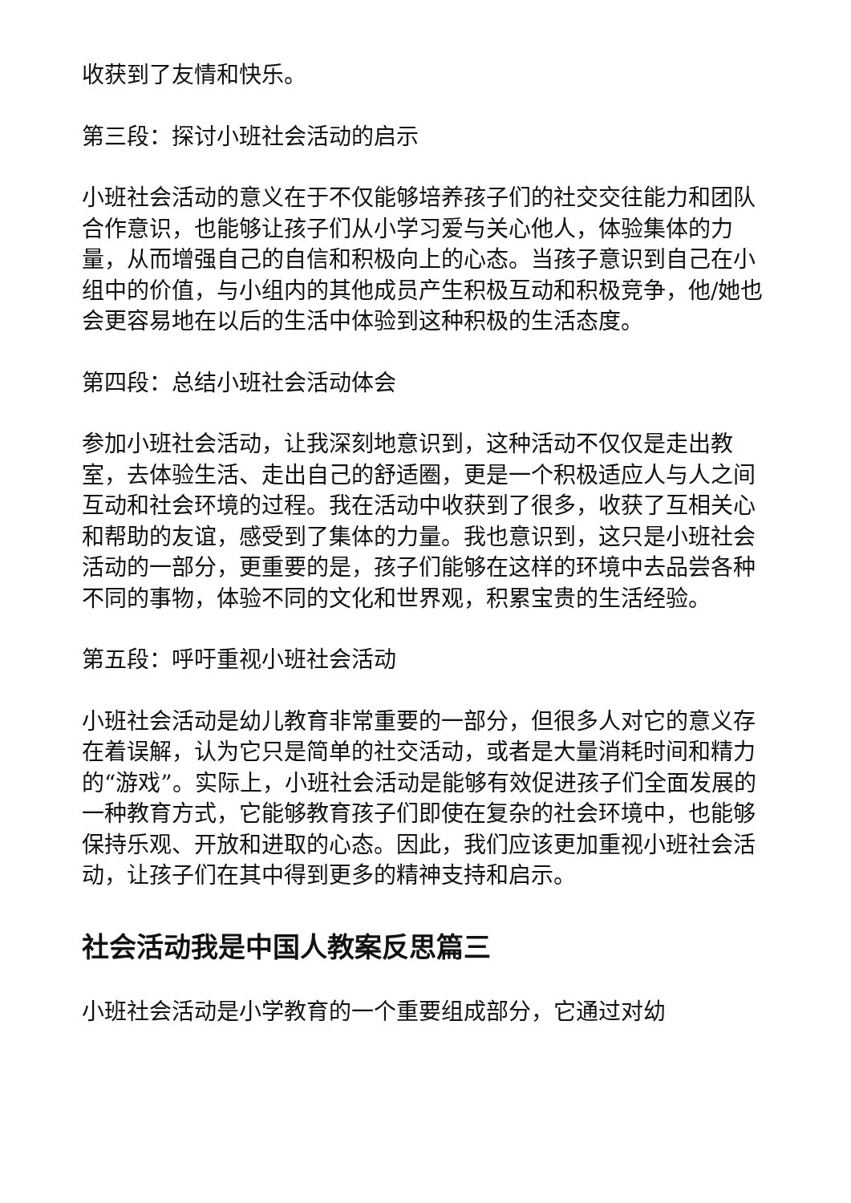收获到了友情和快乐。
第三段：探讨小班社会活动的启示
小班社会活动的意义在于不仅能够培养孩子们的社交交往能力和团队合作意识，也能够让孩子们从小学习爱与关心他人，体验集体的力量，从而增强自己的自信和积极向上的心态。当孩子意识到自己在小组中的价值，与小组内的其他成员产生积极互动和积极竞争，他/她也会更容易地在以后的生活中体验到这种积极的生活态度。
第四段：总结小班社会活动体会
参加小班社会活动，让我深刻地意识到，这种活动不仅仅是走出教室，去体验生活、走出自己的舒适圈，更是一个积极适应人与人之间互动和社会环境的过程。我在活动中收获到了很多，收获了互相关心和帮助的友谊，感受到了集体的力量。我也意识到，这只是小班社会活动的一部分，更重要的是，孩子们能够在这样的环境中去品尝各种不同的事物，体验不同的文化和世界观，积累宝贵的生活经验。
第五段：呼吁重视小班社会活动
小班社会活动是幼儿教育非常重要的一部分，但很多人对它的意义存在着误解，认为它只是简单的社交活动，或者是大量消耗时间和精力的“游戏”。实际上，小班社会活动是能够有效促进孩子们全面发展的一种教育方式，它能够教育孩子们即使在复杂的社会环境中，也能够保持乐观、开放和进取的心态。因此，我们应该更加重视小班社会活动，让孩子们在其中得到更多的精神支持和启示。
社会活动我是中国人教案反思篇三
小班社会活动是小学教育的一个重要组成部分，它通过对幼